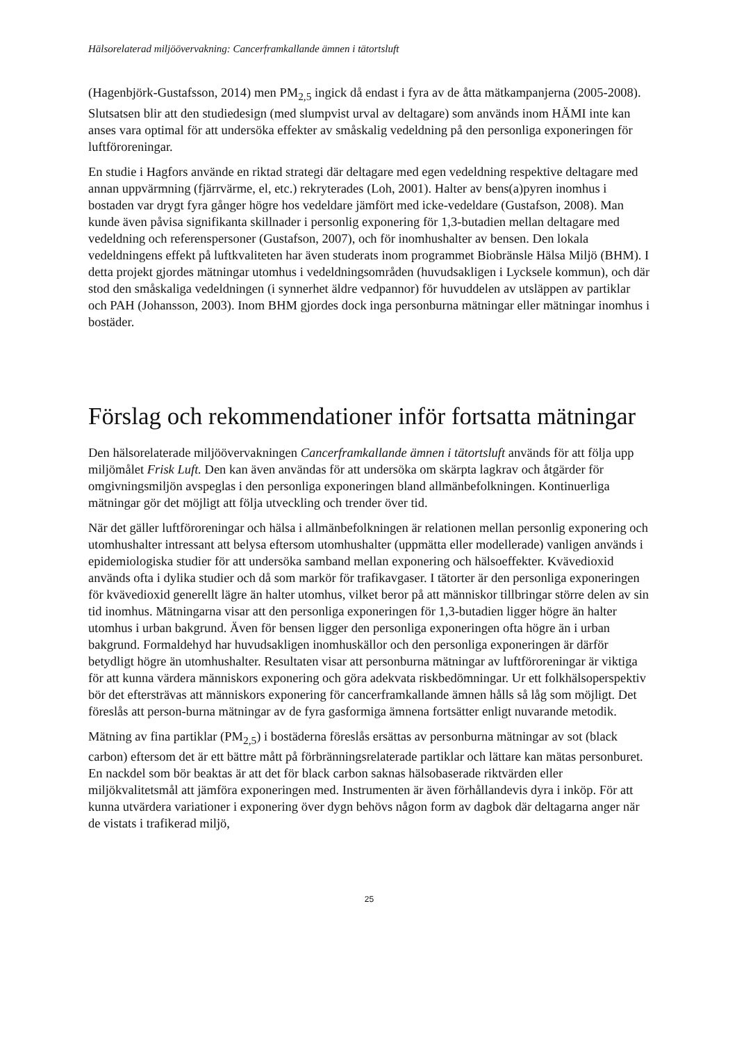Hälsorelaterad miljöövervakning: Cancerframkallande ämnen i tätortsluft
(Hagenbjörk-Gustafsson, 2014) men PM<sub>2,5</sub> ingick då endast i fyra av de åtta mätkampanjerna (2005-2008). Slutsatsen blir att den studiedesign (med slumpvist urval av deltagare) som används inom HÄMI inte kan anses vara optimal för att undersöka effekter av småskalig vedeldning på den personliga exponeringen för luftföroreningar.
En studie i Hagfors använde en riktad strategi där deltagare med egen vedeldning respektive deltagare med annan uppvärmning (fjärrvärme, el, etc.) rekryterades (Loh, 2001). Halter av bens(a)pyren inomhus i bostaden var drygt fyra gånger högre hos vedeldare jämfört med icke-vedeldare (Gustafson, 2008). Man kunde även påvisa signifikanta skillnader i personlig exponering för 1,3-butadien mellan deltagare med vedeldning och referenspersoner (Gustafson, 2007), och för inomhushalter av bensen. Den lokala vedeldningens effekt på luftkvaliteten har även studerats inom programmet Biobränsle Hälsa Miljö (BHM). I detta projekt gjordes mätningar utomhus i vedeldningsområden (huvudsakligen i Lycksele kommun), och där stod den småskaliga vedeldningen (i synnerhet äldre vedpannor) för huvuddelen av utsläppen av partiklar och PAH (Johansson, 2003). Inom BHM gjordes dock inga personburna mätningar eller mätningar inomhus i bostäder.
Förslag och rekommendationer inför fortsatta mätningar
Den hälsorelaterade miljöövervakningen Cancerframkallande ämnen i tätortsluft används för att följa upp miljömålet Frisk Luft. Den kan även användas för att undersöka om skärpta lagkrav och åtgärder för omgivningsmiljön avspeglas i den personliga exponeringen bland allmänbefolkningen. Kontinuerliga mätningar gör det möjligt att följa utveckling och trender över tid.
När det gäller luftföroreningar och hälsa i allmänbefolkningen är relationen mellan personlig exponering och utomhushalter intressant att belysa eftersom utomhushalter (uppmätta eller modellerade) vanligen används i epidemiologiska studier för att undersöka samband mellan exponering och hälsoeffekter. Kvävedioxid används ofta i dylika studier och då som markör för trafikavgaser. I tätorter är den personliga exponeringen för kvävedioxid generellt lägre än halter utomhus, vilket beror på att människor tillbringar större delen av sin tid inomhus. Mätningarna visar att den personliga exponeringen för 1,3-butadien ligger högre än halter utomhus i urban bakgrund. Även för bensen ligger den personliga exponeringen ofta högre än i urban bakgrund. Formaldehyd har huvudsakligen inomhuskällor och den personliga exponeringen är därför betydligt högre än utomhushalter. Resultaten visar att personburna mätningar av luftföroreningar är viktiga för att kunna värdera människors exponering och göra adekvata riskbedömningar. Ur ett folkhälsoperspektiv bör det eftersträvas att människors exponering för cancerframkallande ämnen hålls så låg som möjligt. Det föreslås att person-burna mätningar av de fyra gasformiga ämnena fortsätter enligt nuvarande metodik.
Mätning av fina partiklar (PM<sub>2,5</sub>) i bostäderna föreslås ersättas av personburna mätningar av sot (black carbon) eftersom det är ett bättre mått på förbränningsrelaterade partiklar och lättare kan mätas personburet. En nackdel som bör beaktas är att det för black carbon saknas hälsobaserade riktvärden eller miljökvalitetsmål att jämföra exponeringen med. Instrumenten är även förhållandevis dyra i inköp. För att kunna utvärdera variationer i exponering över dygn behövs någon form av dagbok där deltagarna anger när de vistats i trafikerad miljö,
25